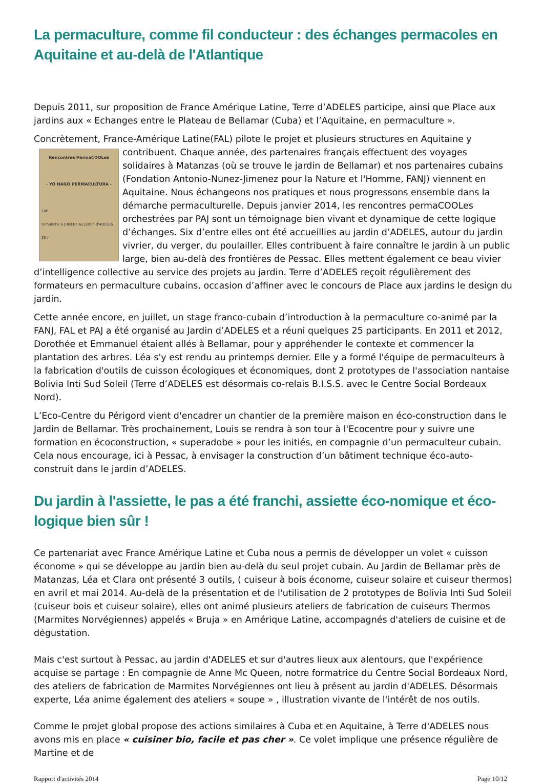La permaculture, comme fil conducteur : des échanges permacoles en Aquitaine et au-delà de l'Atlantique
Depuis 2011, sur proposition de France Amérique Latine, Terre d’ADELES participe, ainsi que Place aux jardins aux « Echanges entre le Plateau de Bellamar (Cuba) et l’Aquitaine, en permaculture ».
Concrètement, France-Amérique Latine(FAL) pilote le projet et plusieurs structures en Aquitaine y Rencontres PermaCOOLes
- YO HAGO PERMACULTURA -
14h
Dimanche 6 JUILLET Au Jardin d'ADELES
20 h contribuent. Chaque année, des partenaires français effectuent des voyages solidaires à Matanzas (où se trouve le jardin de Bellamar) et nos partenaires cubains (Fondation Antonio-Nunez-Jimenez pour la Nature et l'Homme, FANJ) viennent en Aquitaine. Nous échangeons nos pratiques et nous progressons ensemble dans la démarche permaculturelle. Depuis janvier 2014, les rencontres permaCOOLes orchestrées par PAJ sont un témoignage bien vivant et dynamique de cette logique d’échanges. Six d’entre elles ont été accueillies au jardin d’ADELES, autour du jardin vivrier, du verger, du poulailler. Elles contribuent à faire connaître le jardin à un public large, bien au-delà des frontières de Pessac. Elles mettent également ce beau vivier d’intelligence collective au service des projets au jardin. Terre d’ADELES reçoit régulièrement des formateurs en permaculture cubains, occasion d’affiner avec le concours de Place aux jardins le design du jardin.
Cette année encore, en juillet, un stage franco-cubain d’introduction à la permaculture co-animé par la FANJ, FAL et PAJ a été organisé au Jardin d’ADELES et a réuni quelques 25 participants. En 2011 et 2012, Dorothée et Emmanuel étaient allés à Bellamar, pour y appréhender le contexte et commencer la plantation des arbres. Léa s'y est rendu au printemps dernier. Elle y a formé l'équipe de permaculteurs à la fabrication d'outils de cuisson écologiques et économiques, dont 2 prototypes de l'association nantaise Bolivia Inti Sud Soleil (Terre d’ADELES est désormais co-relais B.I.S.S. avec le Centre Social Bordeaux Nord).
L’Eco-Centre du Périgord vient d'encadrer un chantier de la première maison en éco-construction dans le Jardin de Bellamar. Très prochainement, Louis se rendra à son tour à l'Ecocentre pour y suivre une formation en écoconstruction, « superadobe » pour les initiés, en compagnie d’un permaculteur cubain. Cela nous encourage, ici à Pessac, à envisager la construction d’un bâtiment technique éco-auto-construit dans le jardin d’ADELES.
Du jardin à l'assiette, le pas a été franchi, assiette éco-nomique et éco-logique bien sûr !
Ce partenariat avec France Amérique Latine et Cuba nous a permis de développer un volet « cuisson économe » qui se développe au jardin bien au-delà du seul projet cubain. Au Jardin de Bellamar près de Matanzas, Léa et Clara ont présenté 3 outils, ( cuiseur à bois économe, cuiseur solaire et cuiseur thermos) en avril et mai 2014. Au-delà de la présentation et de l'utilisation de 2 prototypes de Bolivia Inti Sud Soleil (cuiseur bois et cuiseur solaire), elles ont animé plusieurs ateliers de fabrication de cuiseurs Thermos (Marmites Norvégiennes) appelés « Bruja » en Amérique Latine, accompagnés d'ateliers de cuisine et de dégustation.
Mais c'est surtout à Pessac, au jardin d'ADELES et sur d'autres lieux aux alentours, que l'expérience acquise se partage : En compagnie de Anne Mc Queen, notre formatrice du Centre Social Bordeaux Nord, des ateliers de fabrication de Marmites Norvégiennes ont lieu à présent au jardin d'ADELES. Désormais experte, Léa anime également des ateliers « soupe » , illustration vivante de l'intérêt de nos outils.
Comme le projet global propose des actions similaires à Cuba et en Aquitaine, à Terre d'ADELES nous avons mis en place « cuisiner bio, facile et pas cher ». Ce volet implique une présence régulière de Martine et de
Rapport d'activités 2014 Page 10/12